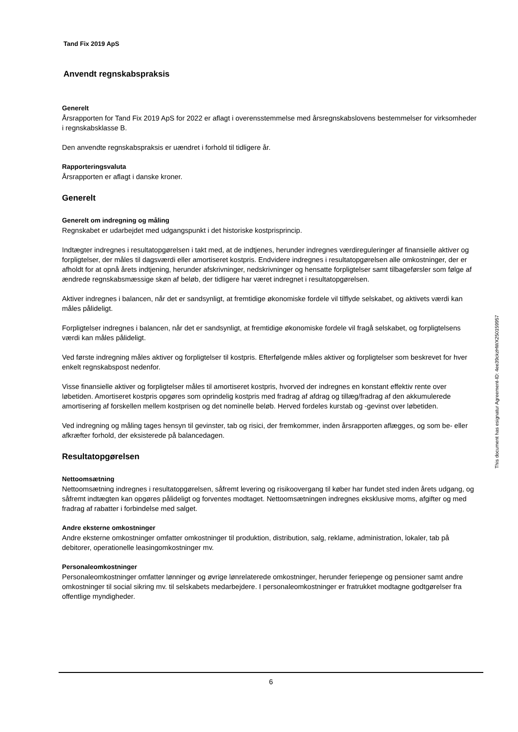Tand Fix 2019 ApS
Anvendt regnskabspraksis
Generelt
Årsrapporten for Tand Fix 2019 ApS for 2022 er aflagt i overensstemmelse med årsregnskabslovens bestemmelser for virksomheder i regnskabsklasse B.
Den anvendte regnskabspraksis er uændret i forhold til tidligere år.
Rapporteringsvaluta
Årsrapporten er aflagt i danske kroner.
Generelt
Generelt om indregning og måling
Regnskabet er udarbejdet med udgangspunkt i det historiske kostprisprincip.
Indtægter indregnes i resultatopgørelsen i takt med, at de indtjenes, herunder indregnes værdireguleringer af finansielle aktiver og forpligtelser, der måles til dagsværdi eller amortiseret kostpris. Endvidere indregnes i resultatopgørelsen alle omkostninger, der er afholdt for at opnå årets indtjening, herunder afskrivninger, nedskrivninger og hensatte forpligtelser samt tilbageførsler som følge af ændrede regnskabsmæssige skøn af beløb, der tidligere har været indregnet i resultatopgørelsen.
Aktiver indregnes i balancen, når det er sandsynligt, at fremtidige økonomiske fordele vil tilflyde selskabet, og aktivets værdi kan måles pålideligt.
Forpligtelser indregnes i balancen, når det er sandsynligt, at fremtidige økonomiske fordele vil fragå selskabet, og forpligtelsens værdi kan måles pålideligt.
Ved første indregning måles aktiver og forpligtelser til kostpris. Efterfølgende måles aktiver og forpligtelser som beskrevet for hver enkelt regnskabspost nedenfor.
Visse finansielle aktiver og forpligtelser måles til amortiseret kostpris, hvorved der indregnes en konstant effektiv rente over løbetiden. Amortiseret kostpris opgøres som oprindelig kostpris med fradrag af afdrag og tillæg/fradrag af den akkumulerede amortisering af forskellen mellem kostprisen og det nominelle beløb. Herved fordeles kurstab og -gevinst over løbetiden.
Ved indregning og måling tages hensyn til gevinster, tab og risici, der fremkommer, inden årsrapporten aflægges, og som be- eller afkræfter forhold, der eksisterede på balancedagen.
Resultatopgørelsen
Nettoomsætning
Nettoomsætning indregnes i resultatopgørelsen, såfremt levering og risikoovergang til køber har fundet sted inden årets udgang, og såfremt indtægten kan opgøres pålideligt og forventes modtaget. Nettoomsætningen indregnes eksklusive moms, afgifter og med fradrag af rabatter i forbindelse med salget.
Andre eksterne omkostninger
Andre eksterne omkostninger omfatter omkostninger til produktion, distribution, salg, reklame, administration, lokaler, tab på debitorer, operationelle leasingomkostninger mv.
Personaleomkostninger
Personaleomkostninger omfatter lønninger og øvrige lønrelaterede omkostninger, herunder feriepenge og pensioner samt andre omkostninger til social sikring mv. til selskabets medarbejdere. I personaleomkostninger er fratrukket modtagne godtgørelser fra offentlige myndigheder.
This document has esignatur Agreement-ID: 4ee39ckzHWX250159957
6